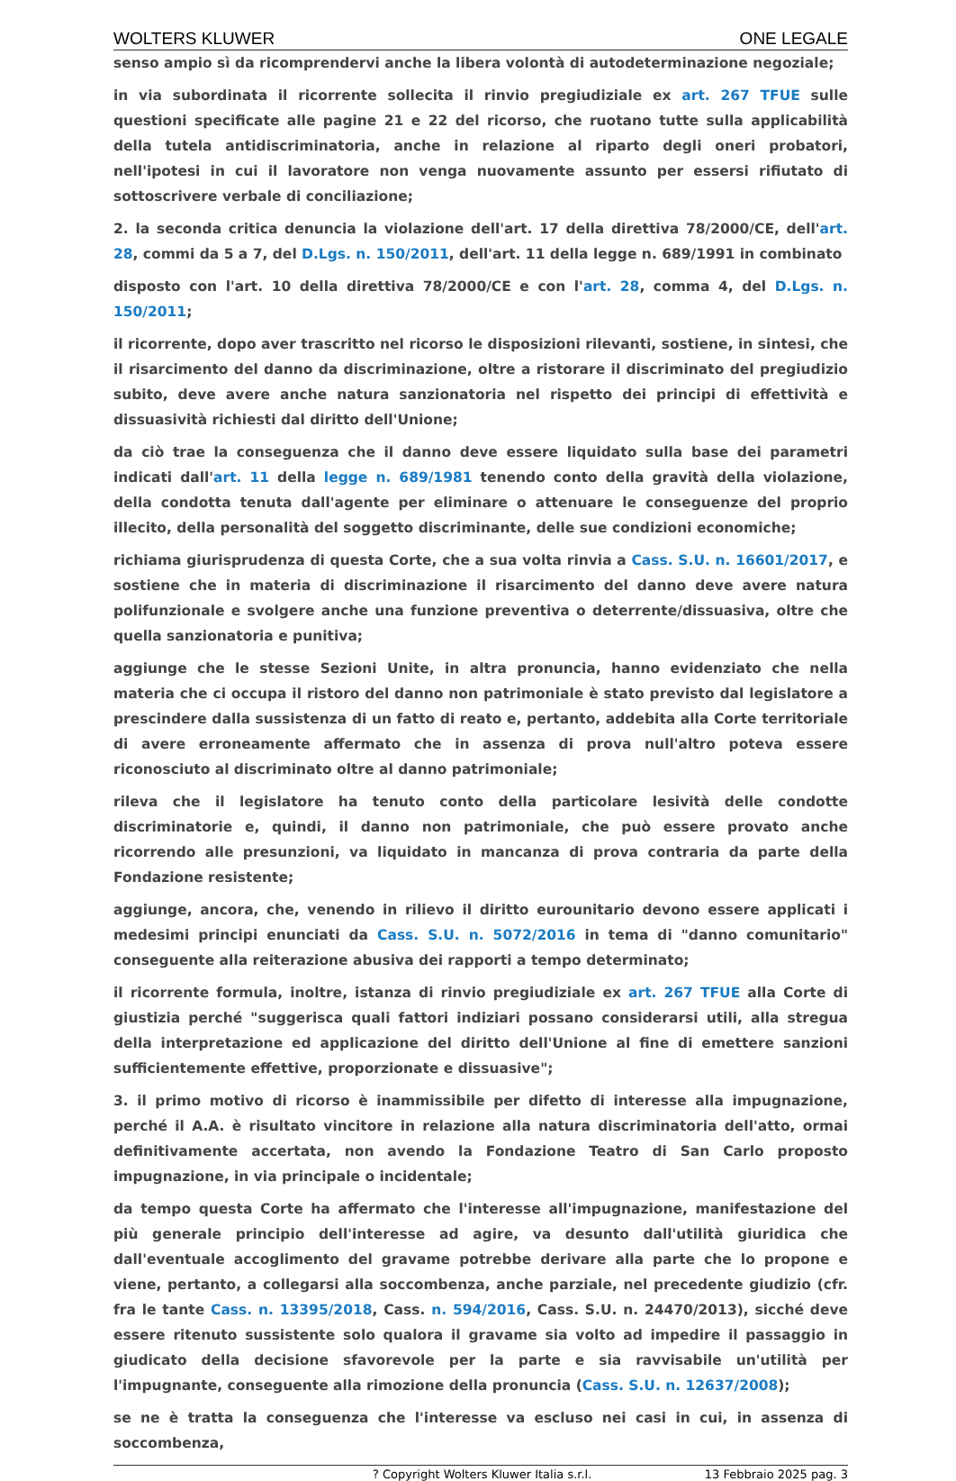WOLTERS KLUWER ONE LEGALE
senso ampio sì da ricomprendervi anche la libera volontà di autodeterminazione negoziale;
in via subordinata il ricorrente sollecita il rinvio pregiudiziale ex art. 267 TFUE sulle questioni specificate alle pagine 21 e 22 del ricorso, che ruotano tutte sulla applicabilità della tutela antidiscriminatoria, anche in relazione al riparto degli oneri probatori, nell'ipotesi in cui il lavoratore non venga nuovamente assunto per essersi rifiutato di sottoscrivere verbale di conciliazione;
2. la seconda critica denuncia la violazione dell'art. 17 della direttiva 78/2000/CE, dell'art. 28, commi da 5 a 7, del D.Lgs. n. 150/2011, dell'art. 11 della legge n. 689/1991 in combinato
disposto con l'art. 10 della direttiva 78/2000/CE e con l'art. 28, comma 4, del D.Lgs. n. 150/2011;
il ricorrente, dopo aver trascritto nel ricorso le disposizioni rilevanti, sostiene, in sintesi, che il risarcimento del danno da discriminazione, oltre a ristorare il discriminato del pregiudizio subito, deve avere anche natura sanzionatoria nel rispetto dei principi di effettività e dissuasività richiesti dal diritto dell'Unione;
da ciò trae la conseguenza che il danno deve essere liquidato sulla base dei parametri indicati dall'art. 11 della legge n. 689/1981 tenendo conto della gravità della violazione, della condotta tenuta dall'agente per eliminare o attenuare le conseguenze del proprio illecito, della personalità del soggetto discriminante, delle sue condizioni economiche;
richiama giurisprudenza di questa Corte, che a sua volta rinvia a Cass. S.U. n. 16601/2017, e sostiene che in materia di discriminazione il risarcimento del danno deve avere natura polifunzionale e svolgere anche una funzione preventiva o deterrente/dissuasiva, oltre che quella sanzionatoria e punitiva;
aggiunge che le stesse Sezioni Unite, in altra pronuncia, hanno evidenziato che nella materia che ci occupa il ristoro del danno non patrimoniale è stato previsto dal legislatore a prescindere dalla sussistenza di un fatto di reato e, pertanto, addebita alla Corte territoriale di avere erroneamente affermato che in assenza di prova null'altro poteva essere riconosciuto al discriminato oltre al danno patrimoniale;
rileva che il legislatore ha tenuto conto della particolare lesività delle condotte discriminatorie e, quindi, il danno non patrimoniale, che può essere provato anche ricorrendo alle presunzioni, va liquidato in mancanza di prova contraria da parte della Fondazione resistente;
aggiunge, ancora, che, venendo in rilievo il diritto eurounitario devono essere applicati i medesimi principi enunciati da Cass. S.U. n. 5072/2016 in tema di "danno comunitario" conseguente alla reiterazione abusiva dei rapporti a tempo determinato;
il ricorrente formula, inoltre, istanza di rinvio pregiudiziale ex art. 267 TFUE alla Corte di giustizia perché "suggerisca quali fattori indiziari possano considerarsi utili, alla stregua della interpretazione ed applicazione del diritto dell'Unione al fine di emettere sanzioni sufficientemente effettive, proporzionate e dissuasive";
3. il primo motivo di ricorso è inammissibile per difetto di interesse alla impugnazione, perché il A.A. è risultato vincitore in relazione alla natura discriminatoria dell'atto, ormai definitivamente accertata, non avendo la Fondazione Teatro di San Carlo proposto impugnazione, in via principale o incidentale;
da tempo questa Corte ha affermato che l'interesse all'impugnazione, manifestazione del più generale principio dell'interesse ad agire, va desunto dall'utilità giuridica che dall'eventuale accoglimento del gravame potrebbe derivare alla parte che lo propone e viene, pertanto, a collegarsi alla soccombenza, anche parziale, nel precedente giudizio (cfr. fra le tante Cass. n. 13395/2018, Cass. n. 594/2016, Cass. S.U. n. 24470/2013), sicché deve essere ritenuto sussistente solo qualora il gravame sia volto ad impedire il passaggio in giudicato della decisione sfavorevole per la parte e sia ravvisabile un'utilità per l'impugnante, conseguente alla rimozione della pronuncia (Cass. S.U. n. 12637/2008);
se ne è tratta la conseguenza che l'interesse va escluso nei casi in cui, in assenza di soccombenza,
? Copyright Wolters Kluwer Italia s.r.l. 13 Febbraio 2025 pag. 3